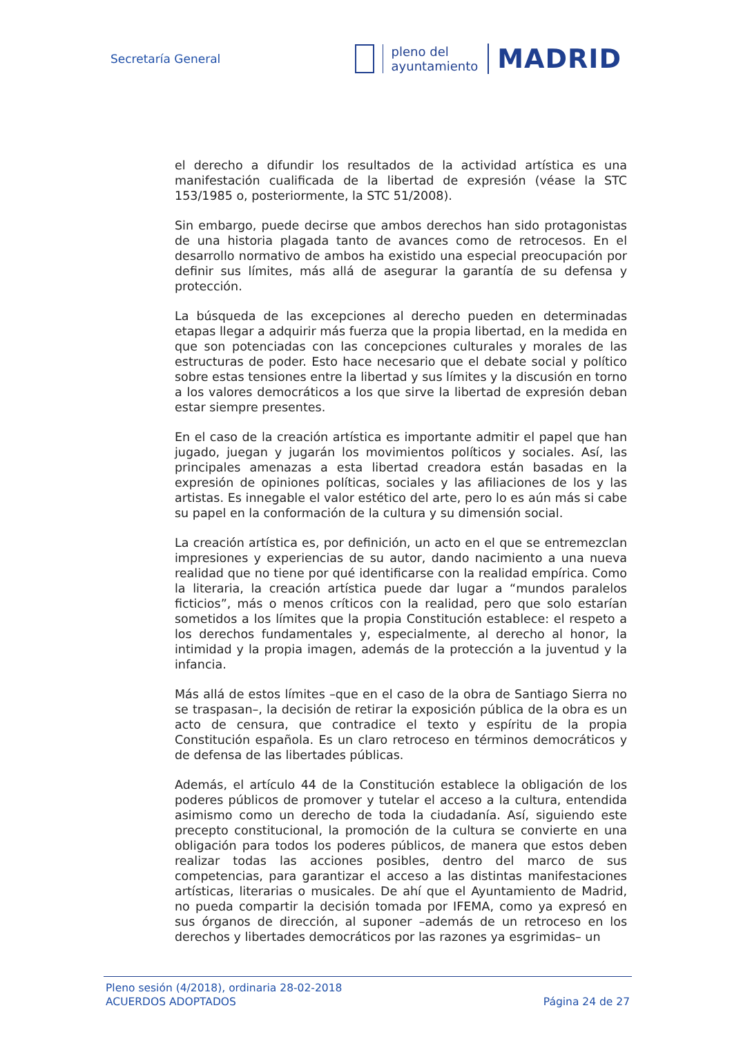Secretaría General
pleno del
ayuntamiento
MADRID
el derecho a difundir los resultados de la actividad artística es una manifestación cualificada de la libertad de expresión (véase la STC 153/1985 o, posteriormente, la STC 51/2008).
Sin embargo, puede decirse que ambos derechos han sido protagonistas de una historia plagada tanto de avances como de retrocesos. En el desarrollo normativo de ambos ha existido una especial preocupación por definir sus límites, más allá de asegurar la garantía de su defensa y protección.
La búsqueda de las excepciones al derecho pueden en determinadas etapas llegar a adquirir más fuerza que la propia libertad, en la medida en que son potenciadas con las concepciones culturales y morales de las estructuras de poder. Esto hace necesario que el debate social y político sobre estas tensiones entre la libertad y sus límites y la discusión en torno a los valores democráticos a los que sirve la libertad de expresión deban estar siempre presentes.
En el caso de la creación artística es importante admitir el papel que han jugado, juegan y jugarán los movimientos políticos y sociales. Así, las principales amenazas a esta libertad creadora están basadas en la expresión de opiniones políticas, sociales y las afiliaciones de los y las artistas. Es innegable el valor estético del arte, pero lo es aún más si cabe su papel en la conformación de la cultura y su dimensión social.
La creación artística es, por definición, un acto en el que se entremezclan impresiones y experiencias de su autor, dando nacimiento a una nueva realidad que no tiene por qué identificarse con la realidad empírica. Como la literaria, la creación artística puede dar lugar a “mundos paralelos ficticios”, más o menos críticos con la realidad, pero que solo estarían sometidos a los límites que la propia Constitución establece: el respeto a los derechos fundamentales y, especialmente, al derecho al honor, la intimidad y la propia imagen, además de la protección a la juventud y la infancia.
Más allá de estos límites –que en el caso de la obra de Santiago Sierra no se traspasan–, la decisión de retirar la exposición pública de la obra es un acto de censura, que contradice el texto y espíritu de la propia Constitución española. Es un claro retroceso en términos democráticos y de defensa de las libertades públicas.
Además, el artículo 44 de la Constitución establece la obligación de los poderes públicos de promover y tutelar el acceso a la cultura, entendida asimismo como un derecho de toda la ciudadanía. Así, siguiendo este precepto constitucional, la promoción de la cultura se convierte en una obligación para todos los poderes públicos, de manera que estos deben realizar todas las acciones posibles, dentro del marco de sus competencias, para garantizar el acceso a las distintas manifestaciones artísticas, literarias o musicales. De ahí que el Ayuntamiento de Madrid, no pueda compartir la decisión tomada por IFEMA, como ya expresó en sus órganos de dirección, al suponer –además de un retroceso en los derechos y libertades democráticos por las razones ya esgrimidas– un
Pleno sesión (4/2018), ordinaria 28-02-2018
ACUERDOS ADOPTADOS Página 24 de 27